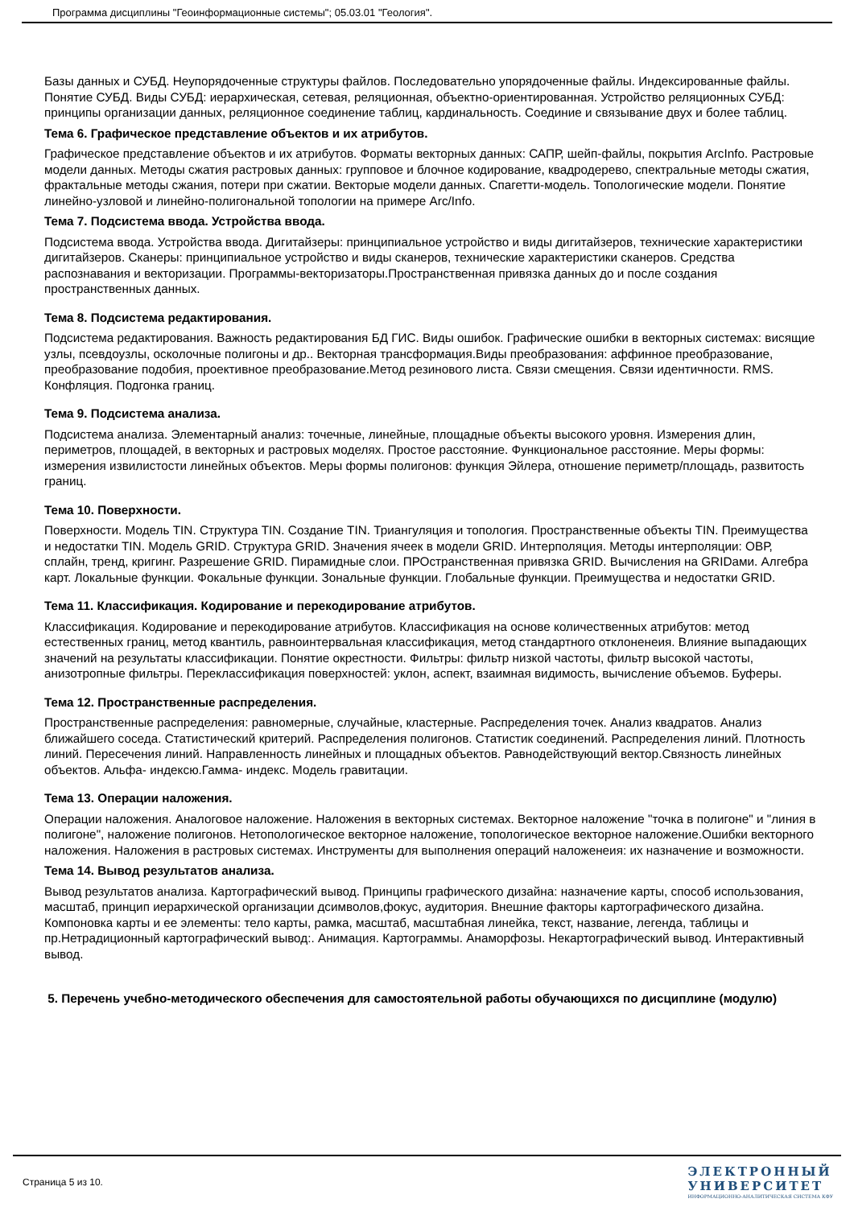Программа дисциплины "Геоинформационные системы"; 05.03.01 "Геология".
Базы данных и СУБД. Неупорядоченные структуры файлов. Последовательно упорядоченные файлы. Индексированные файлы. Понятие СУБД. Виды СУБД: иерархическая, сетевая, реляционная, объектно-ориентированная. Устройство реляционных СУБД: принципы организации данных, реляционное соединение таблиц, кардинальность. Соединие и связывание двух и более таблиц.
Тема 6. Графическое представление объектов и их атрибутов.
Графическое представление объектов и их атрибутов. Форматы векторных данных: САПР, шейп-файлы, покрытия ArcInfo. Растровые модели данных. Методы сжатия растровых данных: групповое и блочное кодирование, квадродерево, спектральные методы сжатия, фрактальные методы сжания, потери при сжатии. Векторые модели данных. Спагетти-модель. Топологические модели. Понятие линейно-узловой и линейно-полигональной топологии на примере Arc/Info.
Тема 7. Подсистема ввода. Устройства ввода.
Подсистема ввода. Устройства ввода. Дигитайзеры: принципиальное устройство и виды дигитайзеров, технические характеристики дигитайзеров. Сканеры: принципиальное устройство и виды сканеров, технические характеристики сканеров. Средства распознавания и векторизации. Программы-векторизаторы.Пространственная привязка данных до и после создания пространственных данных.
Тема 8. Подсистема редактирования.
Подсистема редактирования. Важность редактирования БД ГИС. Виды ошибок. Графические ошибки в векторных системах: висящие узлы, псевдоузлы, осколочные полигоны и др.. Векторная трансформация.Виды преобразования: аффинное преобразование, преобразование подобия, проективное преобразование.Метод резинового листа. Связи смещения. Связи идентичности. RMS. Конфляция. Подгонка границ.
Тема 9. Подсистема анализа.
Подсистема анализа. Элементарный анализ: точечные, линейные, площадные объекты высокого уровня. Измерения длин, периметров, площадей, в векторных и растровых моделях. Простое расстояние. Функциональное расстояние. Меры формы: измерения извилистости линейных объектов. Меры формы полигонов: функция Эйлера, отношение периметр/площадь, развитость границ.
Тема 10. Поверхности.
Поверхности. Модель TIN. Структура TIN. Создание TIN. Триангуляция и топология. Пространственные объекты TIN. Преимущества и недостатки TIN. Модель GRID. Структура GRID. Значения ячеек в модели GRID. Интерполяция. Методы интерполяции: ОВР, сплайн, тренд, кригинг. Разрешение GRID. Пирамидные слои. ПРОстранственная привязка GRID. Вычисления на GRIDами. Алгебра карт. Локальные функции. Фокальные функции. Зональные функции. Глобальные функции. Преимущества и недостатки GRID.
Тема 11. Классификация. Кодирование и перекодирование атрибутов.
Классификация. Кодирование и перекодирование атрибутов. Классификация на основе количественных атрибутов: метод естественных границ, метод квантиль, равноинтервальная классификация, метод стандартного отклоненеия. Влияние выпадающих значений на результаты классификации. Понятие окрестности. Фильтры: фильтр низкой частоты, фильтр высокой частоты, анизотропные фильтры. Переклассификация поверхностей: уклон, аспект, взаимная видимость, вычисление объемов. Буферы.
Тема 12. Пространственные распределения.
Пространственные распределения: равномерные, случайные, кластерные. Распределения точек. Анализ квадратов. Анализ ближайшего соседа. Статистический критерий. Распределения полигонов. Статистик соединений. Распределения линий. Плотность линий. Пересечения линий. Направленность линейных и площадных объектов. Равнодействующий вектор.Связность линейных объектов. Альфа- индексю.Гамма- индекс. Модель гравитации.
Тема 13. Операции наложения.
Операции наложения. Аналоговое наложение. Наложения в векторных системах. Векторное наложение "точка в полигоне" и "линия в полигоне", наложение полигонов. Нетопологическое векторное наложение, топологическое векторное наложение.Ошибки векторного наложения. Наложения в растровых системах. Инструменты для выполнения операций наложенеия: их назначение и возможности.
Тема 14. Вывод результатов анализа.
Вывод результатов анализа. Картографический вывод. Принципы графического дизайна: назначение карты, способ использования, масштаб, принцип иерархической организации дсимволов,фокус, аудитория. Внешние факторы картографического дизайна. Компоновка карты и ее элементы: тело карты, рамка, масштаб, масштабная линейка, текст, название, легенда, таблицы и пр.Нетрадиционный картографический вывод:. Анимация. Картограммы. Анаморфозы. Некартографический вывод. Интерактивный вывод.
5. Перечень учебно-методического обеспечения для самостоятельной работы обучающихся по дисциплине (модулю)
Страница 5 из 10.
ЭЛЕКТРОННЫЙ
УНИВЕРСИТЕТ
ИНФОРМАЦИОННО-АНАЛИТИЧЕСКАЯ СИСТЕМА КФУ